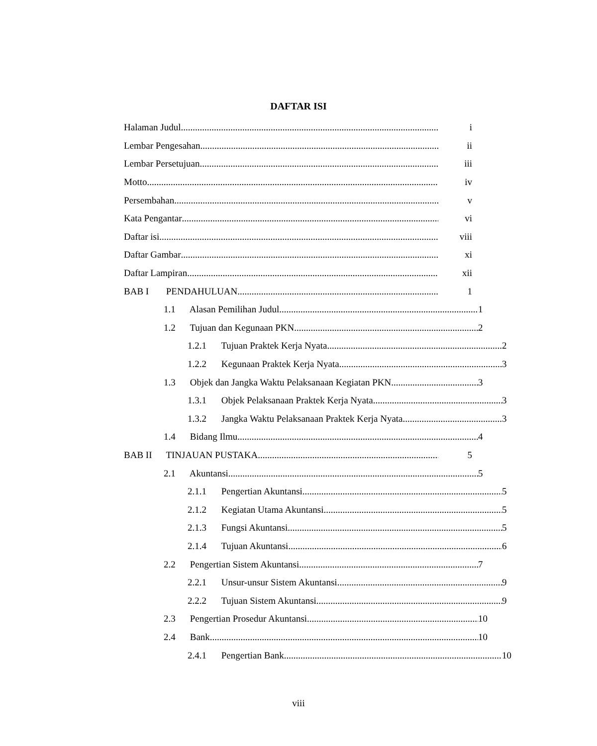DAFTAR ISI
Halaman Judul i
Lembar Pengesahan ii
Lembar Persetujuan iii
Motto iv
Persembahan v
Kata Pengantar vi
Daftar isi viii
Daftar Gambar xi
Daftar Lampiran xii
BAB I PENDAHULUAN 1
1.1 Alasan Pemilihan Judul 1
1.2 Tujuan dan Kegunaan PKN 2
1.2.1 Tujuan Praktek Kerja Nyata
2
1.2.2 Kegunaan Praktek Kerja Nyata
3
1.3 Objek dan Jangka Waktu Pelaksanaan Kegiatan PKN
3
1.3.1 Objek Pelaksanaan Praktek Kerja Nyata
3
1.3.2 Jangka Waktu Pelaksanaan Praktek Kerja Nyata
3
1.4 Bidang Ilmu 4
BAB II TINJAUAN PUSTAKA 5
2.1 Akuntansi 5
2.1.1 Pengertian Akuntansi 5
2.1.2 Kegiatan Utama Akuntansi 5
2.1.3 Fungsi Akuntansi 5
2.1.4 Tujuan Akuntansi 6
2.2 Pengertian Sistem Akuntansi
7
2.2.1 Unsur-unsur Sistem Akuntansi
9
2.2.2 Tujuan Sistem Akuntansi 9
2.3 Pengertian Prosedur Akuntansi
10
2.4 Bank 10
2.4.1 Pengertian Bank 10
viii